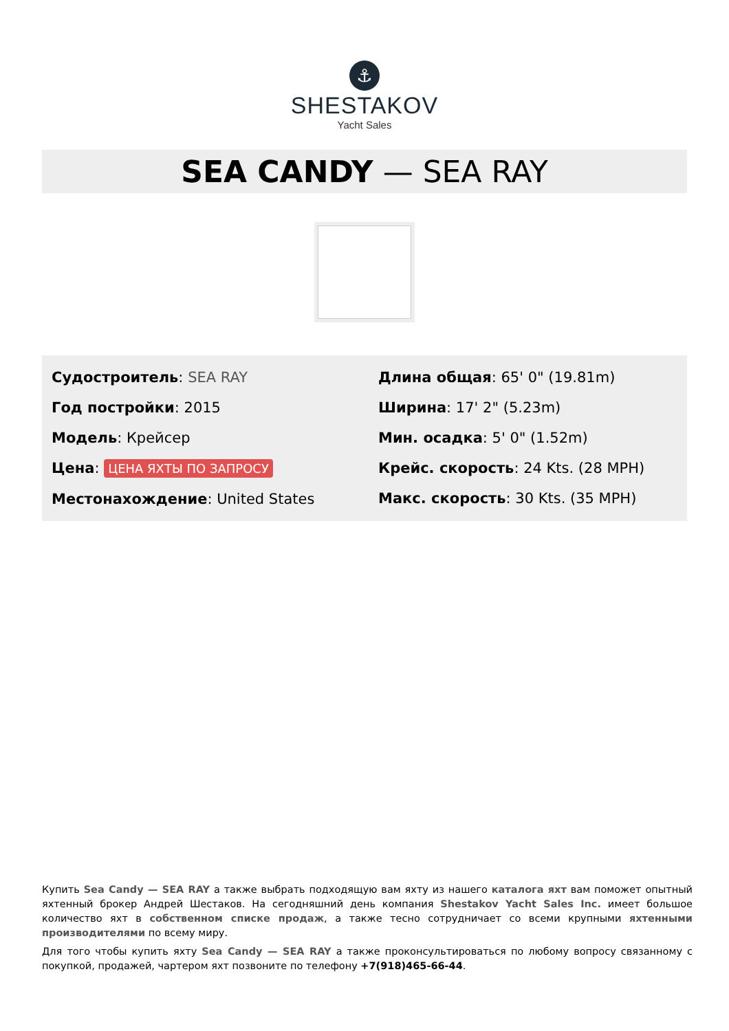⚓
SHESTAKOV
Yacht Sales
SEA CANDY — SEA RAY
Судостроитель: SEA RAY
Год постройки: 2015
Модель: Крейсер
Цена: ЦЕНА ЯХТЫ ПО ЗАПРОСУ
Местонахождение: United States
Длина общая: 65' 0" (19.81m)
Ширина: 17' 2" (5.23m)
Мин. осадка: 5' 0" (1.52m)
Крейс. скорость: 24 Kts. (28 MPH)
Макс. скорость: 30 Kts. (35 MPH)
Купить Sea Candy — SEA RAY а также выбрать подходящую вам яхту из нашего каталога яхт вам поможет опытный яхтенный брокер Андрей Шестаков. На сегодняшний день компания Shestakov Yacht Sales Inc. имеет большое количество яхт в собственном списке продаж, а также тесно сотрудничает со всеми крупными яхтенными производителями по всему миру.
Для того чтобы купить яхту Sea Candy — SEA RAY а также проконсультироваться по любому вопросу связанному с покупкой, продажей, чартером яхт позвоните по телефону +7(918)465-66-44.